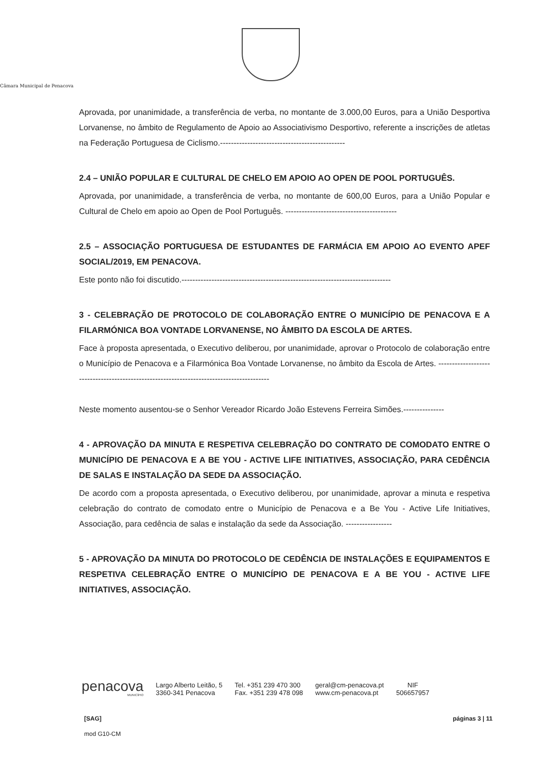Câmara Municipal de Penacova
Aprovada, por unanimidade, a transferência de verba, no montante de 3.000,00 Euros, para a União Desportiva Lorvanense, no âmbito de Regulamento de Apoio ao Associativismo Desportivo, referente a inscrições de atletas na Federação Portuguesa de Ciclismo.----------------------------------------------
2.4 – UNIÃO POPULAR E CULTURAL DE CHELO EM APOIO AO OPEN DE POOL PORTUGUÊS.
Aprovada, por unanimidade, a transferência de verba, no montante de 600,00 Euros, para a União Popular e Cultural de Chelo em apoio ao Open de Pool Português. -----------------------------------------
2.5 – ASSOCIAÇÃO PORTUGUESA DE ESTUDANTES DE FARMÁCIA EM APOIO AO EVENTO APEF SOCIAL/2019, EM PENACOVA.
Este ponto não foi discutido.-----------------------------------------------------------------------------
3 - CELEBRAÇÃO DE PROTOCOLO DE COLABORAÇÃO ENTRE O MUNICÍPIO DE PENACOVA E A FILARMÓNICA BOA VONTADE LORVANENSE, NO ÂMBITO DA ESCOLA DE ARTES.
Face à proposta apresentada, o Executivo deliberou, por unanimidade, aprovar o Protocolo de colaboração entre o Município de Penacova e a Filarmónica Boa Vontade Lorvanense, no âmbito da Escola de Artes. -----------------------------------------------------------------------------------------
Neste momento ausentou-se o Senhor Vereador Ricardo João Estevens Ferreira Simões.---------------
4 - APROVAÇÃO DA MINUTA E RESPETIVA CELEBRAÇÃO DO CONTRATO DE COMODATO ENTRE O MUNICÍPIO DE PENACOVA E A BE YOU - ACTIVE LIFE INITIATIVES, ASSOCIAÇÃO, PARA CEDÊNCIA DE SALAS E INSTALAÇÃO DA SEDE DA ASSOCIAÇÃO.
De acordo com a proposta apresentada, o Executivo deliberou, por unanimidade, aprovar a minuta e respetiva celebração do contrato de comodato entre o Município de Penacova e a Be You - Active Life Initiatives, Associação, para cedência de salas e instalação da sede da Associação. -----------------
5 - APROVAÇÃO DA MINUTA DO PROTOCOLO DE CEDÊNCIA DE INSTALAÇÕES E EQUIPAMENTOS E RESPETIVA CELEBRAÇÃO ENTRE O MUNICÍPIO DE PENACOVA E A BE YOU - ACTIVE LIFE INITIATIVES, ASSOCIAÇÃO.
penacova
MUNICÍPIO
Largo Alberto Leitão, 5
3360-341 Penacova
Tel. +351 239 470 300
Fax. +351 239 478 098
geral@cm-penacova.pt
www.cm-penacova.pt
NIF
506657957
[SAG] páginas 3 | 11
mod G10-CM